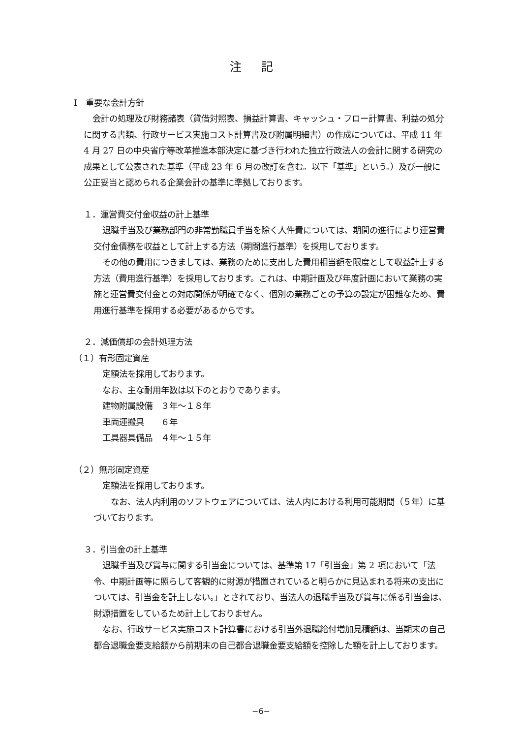注記
Ⅰ　重要な会計方針
会計の処理及び財務諸表（貸借対照表、損益計算書、キャッシュ・フロー計算書、利益の処分に関する書類、行政サービス実施コスト計算書及び附属明細書）の作成については、平成 11 年 4 月 27 日の中央省庁等改革推進本部決定に基づき行われた独立行政法人の会計に関する研究の成果として公表された基準（平成 23 年 6 月の改訂を含む。以下「基準」という。）及び一般に公正妥当と認められる企業会計の基準に準拠しております。
１．運営費交付金収益の計上基準
退職手当及び業務部門の非常勤職員手当を除く人件費については、期間の進行により運営費交付金債務を収益として計上する方法（期間進行基準）を採用しております。
その他の費用につきましては、業務のために支出した費用相当額を限度として収益計上する方法（費用進行基準）を採用しております。これは、中期計画及び年度計画において業務の実施と運営費交付金との対応関係が明確でなく、個別の業務ごとの予算の設定が困難なため、費用進行基準を採用する必要があるからです。
２．減価償却の会計処理方法
（１）有形固定資産
定額法を採用しております。
なお、主な耐用年数は以下のとおりであります。
建物附属設備　３年～１８年
車両運搬具　　６年
工具器具備品　４年～１５年
（２）無形固定資産
定額法を採用しております。
なお、法人内利用のソフトウェアについては、法人内における利用可能期間（５年）に基づいております。
３．引当金の計上基準
退職手当及び賞与に関する引当金については、基準第 17「引当金」第 2 項において「法令、中期計画等に照らして客観的に財源が措置されていると明らかに見込まれる将来の支出については、引当金を計上しない。」とされており、当法人の退職手当及び賞与に係る引当金は、財源措置をしているため計上しておりません。
なお、行政サービス実施コスト計算書における引当外退職給付増加見積額は、当期末の自己都合退職金要支給額から前期末の自己都合退職金要支給額を控除した額を計上しております。
−6−